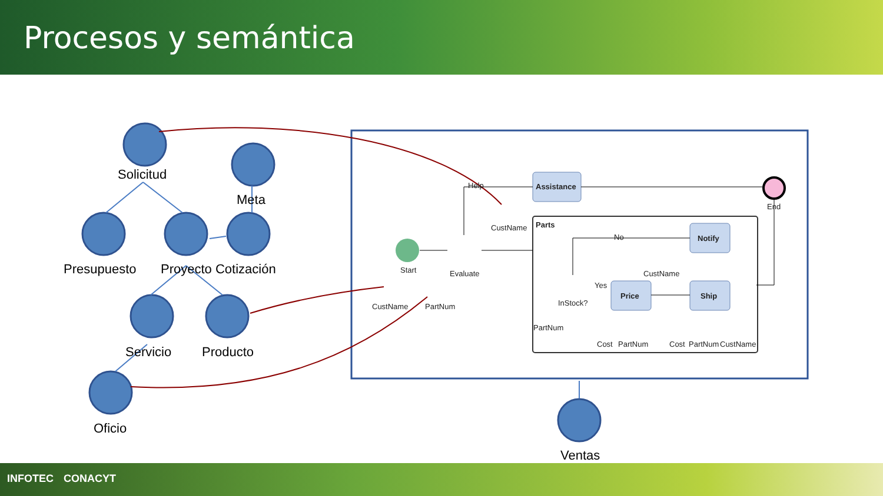Procesos y semántica
Solicitud
Meta
Presupuesto
Proyecto Cotización
Servicio
Producto
Oficio
Ventas
Assistance
Parts
Notify
Price
Ship
End
Help
CustName
Start
Evaluate
CustName
PartNum
No
CustName
Yes
InStock?
PartNum
Cost
PartNum
Cost
PartNum
CustName
INFOTEC CONACYT